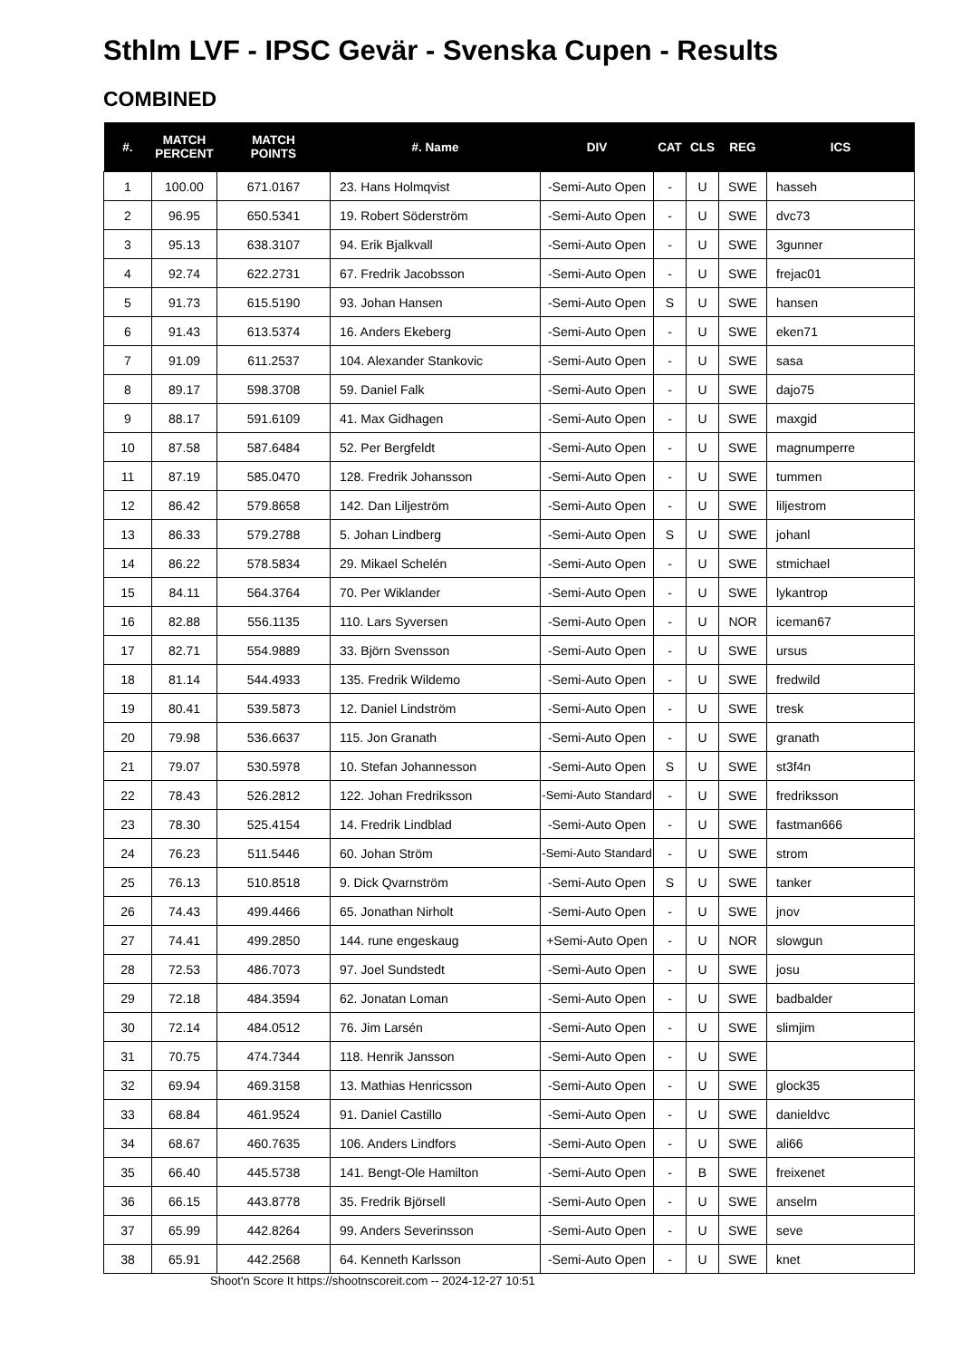Sthlm LVF - IPSC Gevär - Svenska Cupen - Results
COMBINED
| #. | MATCH PERCENT | MATCH POINTS | #. Name | DIV | CAT | CLS | REG | ICS |
| --- | --- | --- | --- | --- | --- | --- | --- | --- |
| 1 | 100.00 | 671.0167 | 23. Hans Holmqvist | -Semi-Auto Open | - | U | SWE | hasseh |
| 2 | 96.95 | 650.5341 | 19. Robert Söderström | -Semi-Auto Open | - | U | SWE | dvc73 |
| 3 | 95.13 | 638.3107 | 94. Erik Bjalkvall | -Semi-Auto Open | - | U | SWE | 3gunner |
| 4 | 92.74 | 622.2731 | 67. Fredrik Jacobsson | -Semi-Auto Open | - | U | SWE | frejac01 |
| 5 | 91.73 | 615.5190 | 93. Johan Hansen | -Semi-Auto Open | S | U | SWE | hansen |
| 6 | 91.43 | 613.5374 | 16. Anders Ekeberg | -Semi-Auto Open | - | U | SWE | eken71 |
| 7 | 91.09 | 611.2537 | 104. Alexander Stankovic | -Semi-Auto Open | - | U | SWE | sasa |
| 8 | 89.17 | 598.3708 | 59. Daniel Falk | -Semi-Auto Open | - | U | SWE | dajo75 |
| 9 | 88.17 | 591.6109 | 41. Max Gidhagen | -Semi-Auto Open | - | U | SWE | maxgid |
| 10 | 87.58 | 587.6484 | 52. Per Bergfeldt | -Semi-Auto Open | - | U | SWE | magnumperre |
| 11 | 87.19 | 585.0470 | 128. Fredrik Johansson | -Semi-Auto Open | - | U | SWE | tummen |
| 12 | 86.42 | 579.8658 | 142. Dan Liljeström | -Semi-Auto Open | - | U | SWE | liljestrom |
| 13 | 86.33 | 579.2788 | 5. Johan Lindberg | -Semi-Auto Open | S | U | SWE | johanl |
| 14 | 86.22 | 578.5834 | 29. Mikael Schelén | -Semi-Auto Open | - | U | SWE | stmichael |
| 15 | 84.11 | 564.3764 | 70. Per Wiklander | -Semi-Auto Open | - | U | SWE | lykantrop |
| 16 | 82.88 | 556.1135 | 110. Lars Syversen | -Semi-Auto Open | - | U | NOR | iceman67 |
| 17 | 82.71 | 554.9889 | 33. Björn Svensson | -Semi-Auto Open | - | U | SWE | ursus |
| 18 | 81.14 | 544.4933 | 135. Fredrik Wildemo | -Semi-Auto Open | - | U | SWE | fredwild |
| 19 | 80.41 | 539.5873 | 12. Daniel Lindström | -Semi-Auto Open | - | U | SWE | tresk |
| 20 | 79.98 | 536.6637 | 115. Jon Granath | -Semi-Auto Open | - | U | SWE | granath |
| 21 | 79.07 | 530.5978 | 10. Stefan Johannesson | -Semi-Auto Open | S | U | SWE | st3f4n |
| 22 | 78.43 | 526.2812 | 122. Johan Fredriksson | -Semi-Auto Standard | - | U | SWE | fredriksson |
| 23 | 78.30 | 525.4154 | 14. Fredrik Lindblad | -Semi-Auto Open | - | U | SWE | fastman666 |
| 24 | 76.23 | 511.5446 | 60. Johan Ström | -Semi-Auto Standard | - | U | SWE | strom |
| 25 | 76.13 | 510.8518 | 9. Dick Qvarnström | -Semi-Auto Open | S | U | SWE | tanker |
| 26 | 74.43 | 499.4466 | 65. Jonathan Nirholt | -Semi-Auto Open | - | U | SWE | jnov |
| 27 | 74.41 | 499.2850 | 144. rune engeskaug | +Semi-Auto Open | - | U | NOR | slowgun |
| 28 | 72.53 | 486.7073 | 97. Joel Sundstedt | -Semi-Auto Open | - | U | SWE | josu |
| 29 | 72.18 | 484.3594 | 62. Jonatan Loman | -Semi-Auto Open | - | U | SWE | badbalder |
| 30 | 72.14 | 484.0512 | 76. Jim Larsén | -Semi-Auto Open | - | U | SWE | slimjim |
| 31 | 70.75 | 474.7344 | 118. Henrik Jansson | -Semi-Auto Open | - | U | SWE | |
| 32 | 69.94 | 469.3158 | 13. Mathias Henricsson | -Semi-Auto Open | - | U | SWE | glock35 |
| 33 | 68.84 | 461.9524 | 91. Daniel Castillo | -Semi-Auto Open | - | U | SWE | danieldvc |
| 34 | 68.67 | 460.7635 | 106. Anders Lindfors | -Semi-Auto Open | - | U | SWE | ali66 |
| 35 | 66.40 | 445.5738 | 141. Bengt-Ole Hamilton | -Semi-Auto Open | - | B | SWE | freixenet |
| 36 | 66.15 | 443.8778 | 35. Fredrik Björsell | -Semi-Auto Open | - | U | SWE | anselm |
| 37 | 65.99 | 442.8264 | 99. Anders Severinsson | -Semi-Auto Open | - | U | SWE | seve |
| 38 | 65.91 | 442.2568 | 64. Kenneth Karlsson | -Semi-Auto Open | - | U | SWE | knet |
Shoot'n Score It https://shootnscoreit.com -- 2024-12-27 10:51